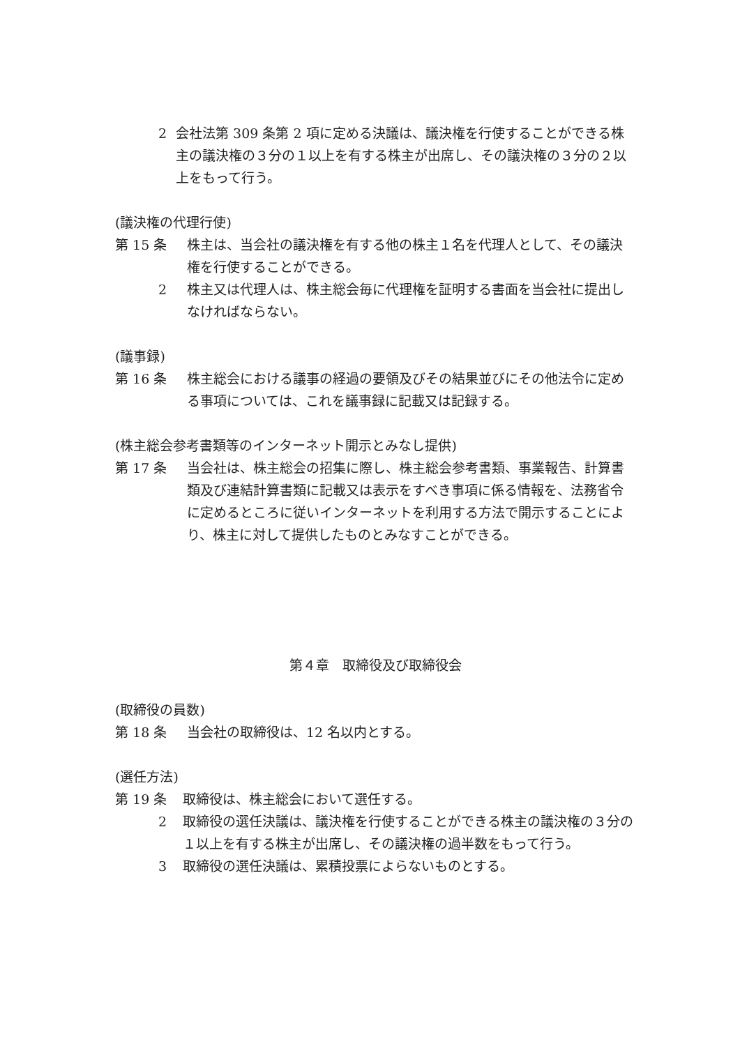2 会社法第 309 条第 2 項に定める決議は、議決権を行使することができる株主の議決権の３分の１以上を有する株主が出席し、その議決権の３分の２以上をもって行う。
(議決権の代理行使)
第 15 条 株主は、当会社の議決権を有する他の株主１名を代理人として、その議決権を行使することができる。
2 株主又は代理人は、株主総会毎に代理権を証明する書面を当会社に提出しなければならない。
(議事録)
第 16 条 株主総会における議事の経過の要領及びその結果並びにその他法令に定める事項については、これを議事録に記載又は記録する。
(株主総会参考書類等のインターネット開示とみなし提供)
第 17 条 当会社は、株主総会の招集に際し、株主総会参考書類、事業報告、計算書類及び連結計算書類に記載又は表示をすべき事項に係る情報を、法務省令に定めるところに従いインターネットを利用する方法で開示することにより、株主に対して提供したものとみなすことができる。
第４章　取締役及び取締役会
(取締役の員数)
第 18 条 当会社の取締役は、12 名以内とする。
(選任方法)
第 19 条 取締役は、株主総会において選任する。
2 取締役の選任決議は、議決権を行使することができる株主の議決権の３分の１以上を有する株主が出席し、その議決権の過半数をもって行う。
3 取締役の選任決議は、累積投票によらないものとする。